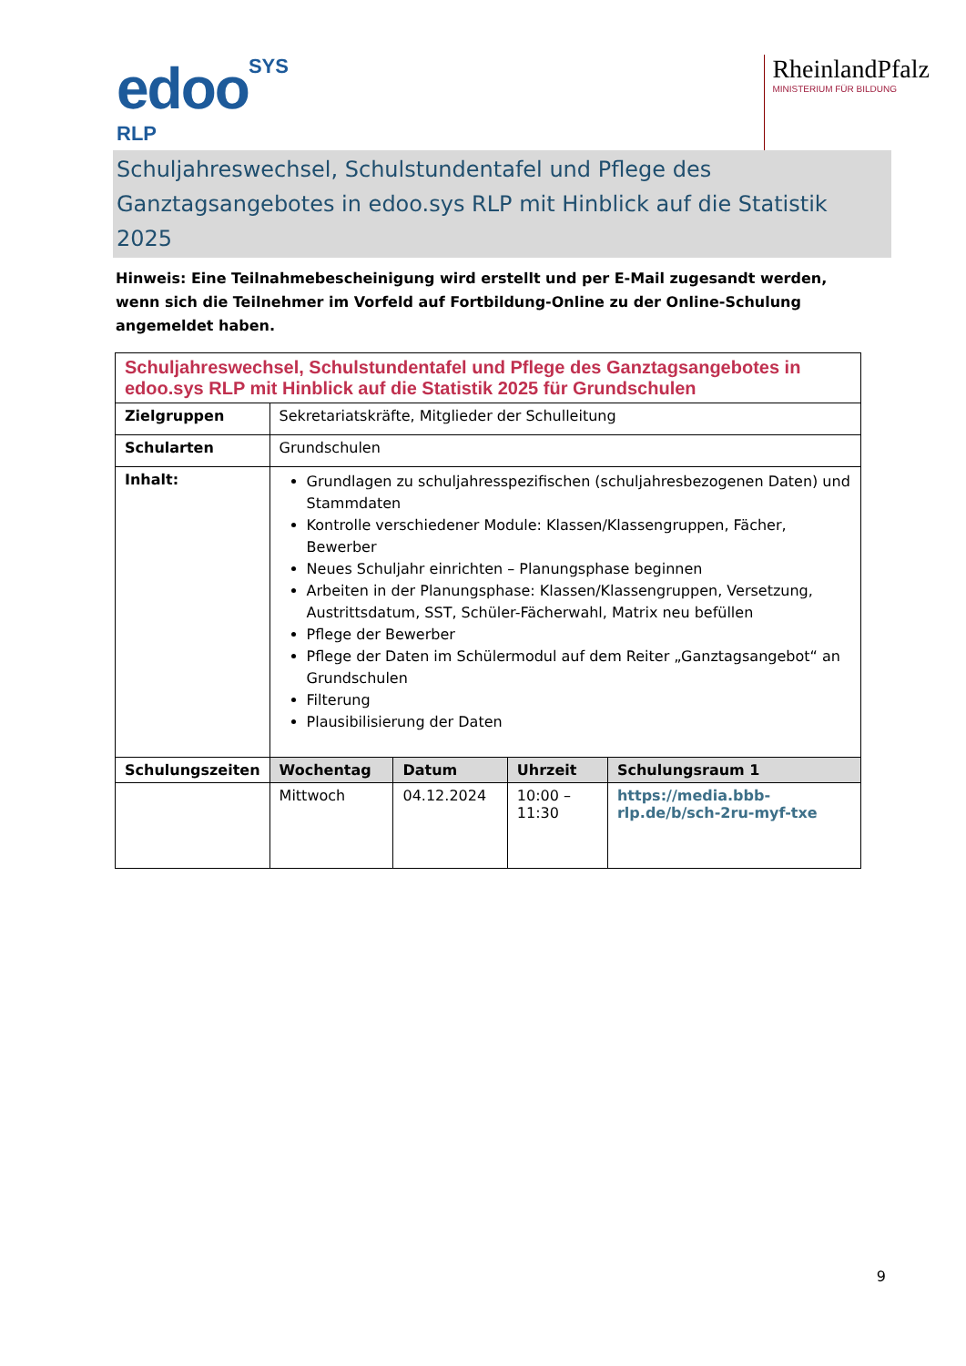edooSYS
RLP
RheinlandPfalz
MINISTERIUM FÜR BILDUNG
Schuljahreswechsel, Schulstundentafel und Pflege des Ganztagsangebotes in edoo.sys RLP mit Hinblick auf die Statistik 2025
Hinweis: Eine Teilnahmebescheinigung wird erstellt und per E-Mail zugesandt werden, wenn sich die Teilnehmer im Vorfeld auf Fortbildung-Online zu der Online-Schulung angemeldet haben.
| Schuljahreswechsel, Schulstundentafel und Pflege des Ganztagsangebotes in edoo.sys RLP mit Hinblick auf die Statistik 2025 für Grundschulen | | | | |
| Zielgruppen | Sekretariatskräfte, Mitglieder der Schulleitung | | | |
| Schularten | Grundschulen | | | |
| Inhalt: | Grundlagen zu schuljahresspezifischen (schuljahresbezogenen Daten) und Stammdaten Kontrolle verschiedener Module: Klassen/Klassengruppen, Fächer, Bewerber Neues Schuljahr einrichten – Planungsphase beginnen Arbeiten in der Planungsphase: Klassen/Klassengruppen, Versetzung, Austrittsdatum, SST, Schüler-Fächerwahl, Matrix neu befüllen Pflege der Bewerber Pflege der Daten im Schülermodul auf dem Reiter „Ganztagsangebot“ an Grundschulen Filterung Plausibilisierung der Daten | | | |
| Schulungszeiten | Wochentag | Datum | Uhrzeit | Schulungsraum 1 |
| | Mittwoch | 04.12.2024 | 10:00 – 11:30 | https://media.bbb-rlp.de/b/sch-2ru-myf-txe |
9